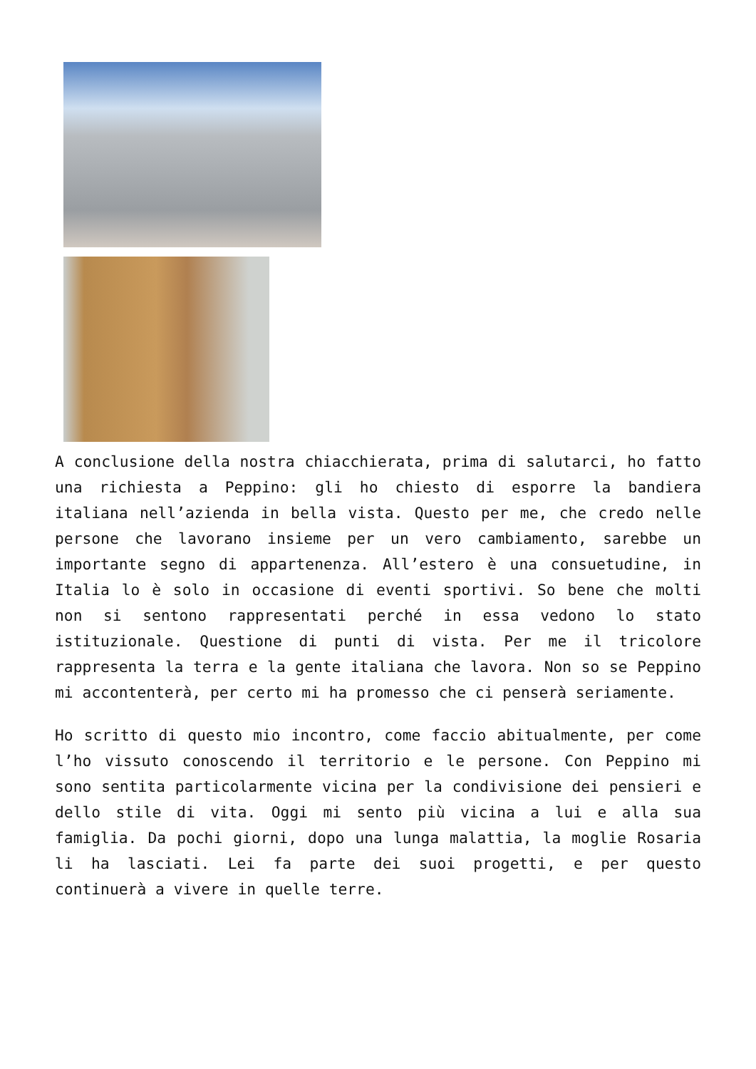A conclusione della nostra chiacchierata, prima di salutarci, ho fatto una richiesta a Peppino: gli ho chiesto di esporre la bandiera italiana nell’azienda in bella vista. Questo per me, che credo nelle persone che lavorano insieme per un vero cambiamento, sarebbe un importante segno di appartenenza. All’estero è una consuetudine, in Italia lo è solo in occasione di eventi sportivi. So bene che molti non si sentono rappresentati perché in essa vedono lo stato istituzionale. Questione di punti di vista. Per me il tricolore rappresenta la terra e la gente italiana che lavora. Non so se Peppino mi accontenterà, per certo mi ha promesso che ci penserà seriamente.
Ho scritto di questo mio incontro, come faccio abitualmente, per come l’ho vissuto conoscendo il territorio e le persone. Con Peppino mi sono sentita particolarmente vicina per la condivisione dei pensieri e dello stile di vita. Oggi mi sento più vicina a lui e alla sua famiglia. Da pochi giorni, dopo una lunga malattia, la moglie Rosaria li ha lasciati. Lei fa parte dei suoi progetti, e per questo continuerà a vivere in quelle terre.